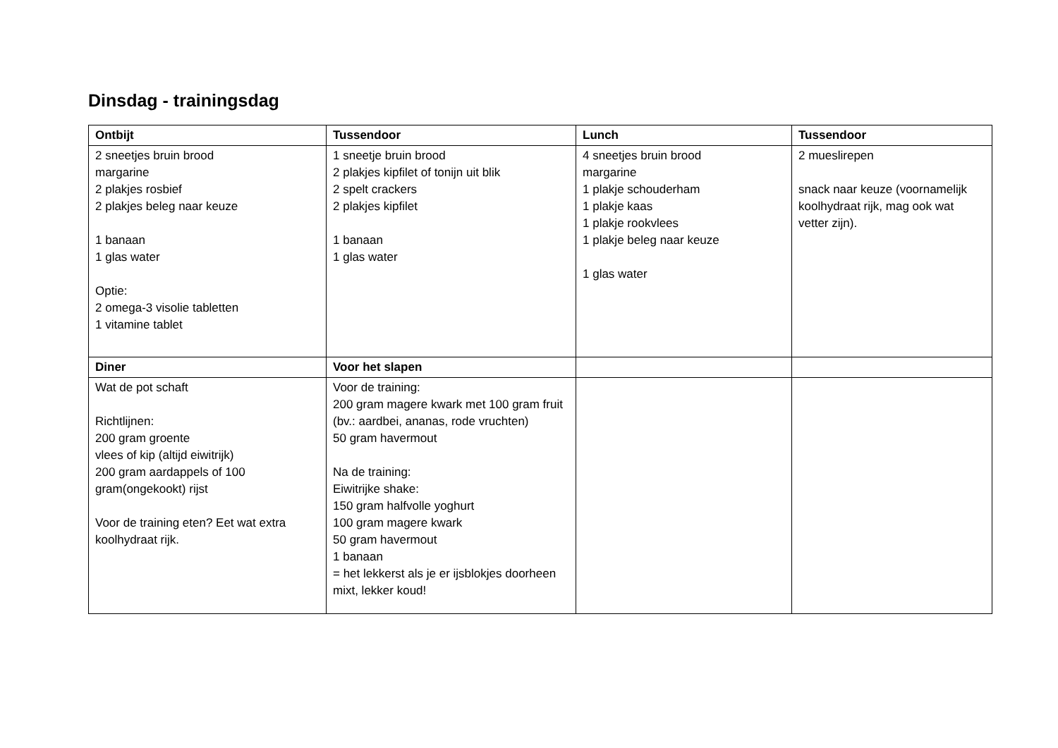Dinsdag - trainingsdag
| Ontbijt | Tussendoor | Lunch | Tussendoor |
| --- | --- | --- | --- |
| 2 sneetjes bruin brood margarine 2 plakjes rosbief 2 plakjes beleg naar keuze 1 banaan 1 glas water Optie: 2 omega-3 visolie tabletten 1 vitamine tablet | 1 sneetje bruin brood 2 plakjes kipfilet of tonijn uit blik 2 spelt crackers 2 plakjes kipfilet 1 banaan 1 glas water | 4 sneetjes bruin brood margarine 1 plakje schouderham 1 plakje kaas 1 plakje rookvlees 1 plakje beleg naar keuze 1 glas water | 2 mueslirepen snack naar keuze (voornamelijk koolhydraat rijk, mag ook wat vetter zijn). |
| Diner | Voor het slapen | | |
| Wat de pot schaft Richtlijnen: 200 gram groente vlees of kip (altijd eiwitrijk) 200 gram aardappels of 100 gram(ongekookt) rijst Voor de training eten? Eet wat extra koolhydraat rijk. | Voor de training: 200 gram magere kwark met 100 gram fruit (bv.: aardbei, ananas, rode vruchten) 50 gram havermout Na de training: Eiwitrijke shake: 150 gram halfvolle yoghurt 100 gram magere kwark 50 gram havermout 1 banaan = het lekkerst als je er ijsblokjes doorheen mixt, lekker koud! | | |